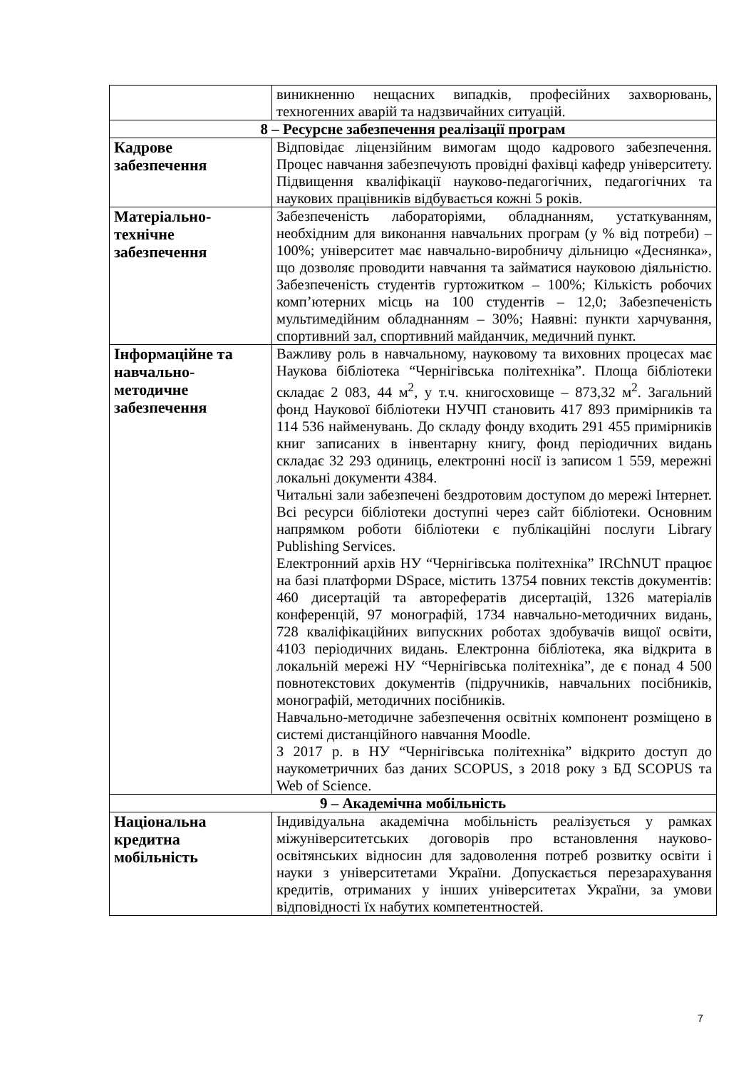| | виникненню нещасних випадків, професійних захворювань, техногенних аварій та надзвичайних ситуацій. |
| 8 – Ресурсне забезпечення реалізації програм | |
| Кадрове забезпечення | Відповідає ліцензійним вимогам щодо кадрового забезпечення. Процес навчання забезпечують провідні фахівці кафедр університету. Підвищення кваліфікації науково-педагогічних, педагогічних та наукових працівників відбувається кожні 5 років. |
| Матеріально-технічне забезпечення | Забезпеченість лабораторіями, обладнанням, устаткуванням, необхідним для виконання навчальних програм (у % від потреби) – 100%; університет має навчально-виробничу дільницю «Деснянка», що дозволяє проводити навчання та займатися науковою діяльністю. Забезпеченість студентів гуртожитком – 100%; Кількість робочих комп’ютерних місць на 100 студентів – 12,0; Забезпеченість мультимедійним обладнанням – 30%; Наявні: пункти харчування, спортивний зал, спортивний майданчик, медичний пункт. |
| Інформаційне та навчально-методичне забезпечення | Важливу роль в навчальному, науковому та виховних процесах має Наукова бібліотека “Чернігівська політехніка”. Площа бібліотеки складає 2 083, 44 м<sup>2</sup>, у т.ч. книгосховище – 873,32 м<sup>2</sup>. Загальний фонд Наукової бібліотеки НУЧП становить 417 893 примірників та 114 536 найменувань. До складу фонду входить 291 455 примірників книг записаних в інвентарну книгу, фонд періодичних видань складає 32 293 одиниць, електронні носії із записом 1 559, мережні локальні документи 4384. Читальні зали забезпечені бездротовим доступом до мережі Інтернет. Всі ресурси бібліотеки доступні через сайт бібліотеки. Основним напрямком роботи бібліотеки є публікаційні послуги Library Publishing Services. Електронний архів НУ “Чернігівська політехніка” IRChNUT працює на базі платформи DSpace, містить 13754 повних текстів документів: 460 дисертацій та авторефератів дисертацій, 1326 матеріалів конференцій, 97 монографій, 1734 навчально-методичних видань, 728 кваліфікаційних випускних роботах здобувачів вищої освіти, 4103 періодичних видань. Електронна бібліотека, яка відкрита в локальній мережі НУ “Чернігівська політехніка”, де є понад 4 500 повнотекстових документів (підручників, навчальних посібників, монографій, методичних посібників. Навчально-методичне забезпечення освітніх компонент розміщено в системі дистанційного навчання Moodle. З 2017 р. в НУ “Чернігівська політехніка” відкрито доступ до наукометричних баз даних SCOPUS, з 2018 року з БД SCOPUS та Web of Science. |
| 9 – Академічна мобільність | |
| Національна кредитна мобільність | Індивідуальна академічна мобільність реалізується у рамках міжуніверситетських договорів про встановлення науково-освітянських відносин для задоволення потреб розвитку освіти і науки з університетами України. Допускається перезарахування кредитів, отриманих у інших університетах України, за умови відповідності їх набутих компетентностей. |
7